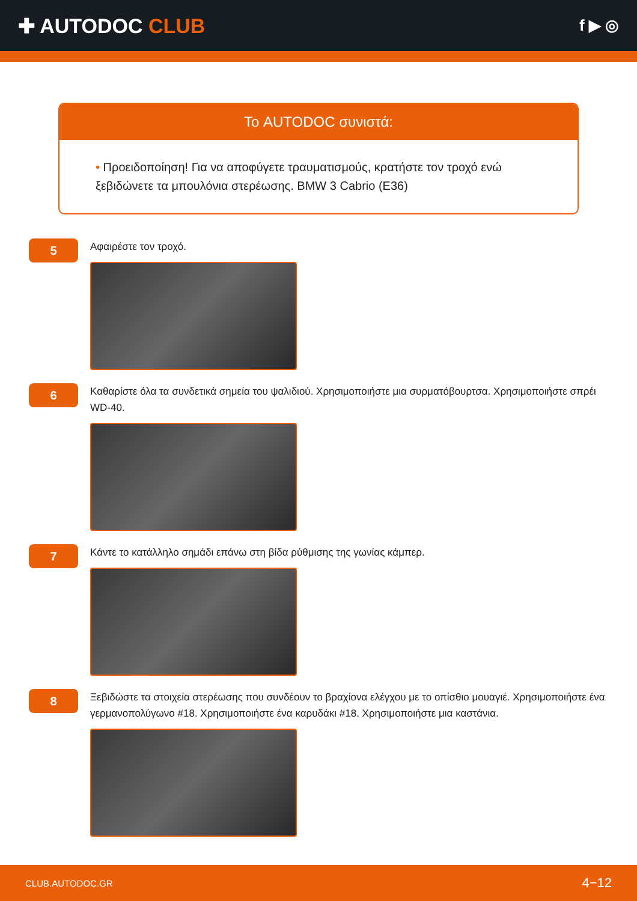✚ AUTODOC CLUB
f ▶ ◎
Το AUTODOC συνιστά:
• Προειδοποίηση! Για να αποφύγετε τραυματισμούς, κρατήστε τον τροχό ενώ ξεβιδώνετε τα μπουλόνια στερέωσης. BMW 3 Cabrio (E36)
5
Αφαιρέστε τον τροχό.
6
Καθαρίστε όλα τα συνδετικά σημεία του ψαλιδιού. Χρησιμοποιήστε μια συρματόβουρτσα. Χρησιμοποιήστε σπρέι WD-40.
7
Κάντε το κατάλληλο σημάδι επάνω στη βίδα ρύθμισης της γωνίας κάμπερ.
8
Ξεβιδώστε τα στοιχεία στερέωσης που συνδέουν το βραχίονα ελέγχου με το οπίσθιο μουαγιέ. Χρησιμοποιήστε ένα γερμανοπολύγωνο #18. Χρησιμοποιήστε ένα καρυδάκι #18. Χρησιμοποιήστε μια καστάνια.
CLUB.AUTODOC.GR 4−12